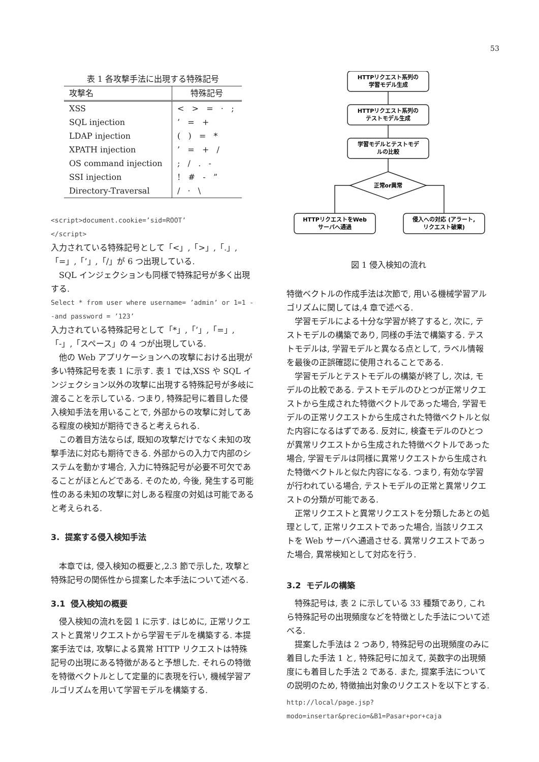53
表 1 各攻撃手法に出現する特殊記号
| 攻撃名 | 特殊記号 |
| --- | --- |
| XSS | < > = · ; |
| SQL injection | ’ = + |
| LDAP injection | ( ) = * |
| XPATH injection | ’ = + / |
| OS command injection | ; / . - |
| SSI injection | ! # - ” |
| Directory-Traversal | / · \ |
<script>document.cookie=’sid=ROOT’
</script>
入力されている特殊記号として「<」,「>」,「.」,「=」,「’」,「/」が 6 つ出現している.
SQL インジェクションも同様で特殊記号が多く出現する.
Select * from user where username= ’admin’ or 1=1 --and password = ’123’
入力されている特殊記号として「*」,「’」,「=」,「-」,「スペース」の 4 つが出現している.
他の Web アプリケーションへの攻撃における出現が多い特殊記号を表 1 に示す. 表 1 では,XSS や SQL インジェクション以外の攻撃に出現する特殊記号が多岐に渡ることを示している. つまり, 特殊記号に着目した侵入検知手法を用いることで, 外部からの攻撃に対してある程度の検知が期待できると考えられる.
この着目方法ならば, 既知の攻撃だけでなく未知の攻撃手法に対応も期待できる. 外部からの入力で内部のシステムを動かす場合, 入力に特殊記号が必要不可欠であることがほとんどである. そのため, 今後, 発生する可能性のある未知の攻撃に対しある程度の対処は可能であると考えられる.
3. 提案する侵入検知手法
本章では, 侵入検知の概要と,2.3 節で示した, 攻撃と特殊記号の関係性から提案した本手法について述べる.
3.1 侵入検知の概要
侵入検知の流れを図 1 に示す. はじめに, 正常リクエストと異常リクエストから学習モデルを構築する. 本提案手法では, 攻撃による異常 HTTP リクエストは特殊記号の出現にある特徴があると予想した. それらの特徴を特徴ベクトルとして定量的に表現を行い, 機械学習アルゴリズムを用いて学習モデルを構築する.
HTTPリクエスト系列の
学習モデル生成
HTTPリクエスト系列の
テストモデル生成
学習モデルとテストモデ
ルの比較
正常or異常
HTTPリクエストをWeb
サーバへ通過
侵入への対応 (アラート,
リクエスト破棄)
図 1 侵入検知の流れ
特徴ベクトルの作成手法は次節で, 用いる機械学習アルゴリズムに関しては,4 章で述べる.
学習モデルによる十分な学習が終了すると, 次に, テストモデルの構築であり, 同様の手法で構築する. テストモデルは, 学習モデルと異なる点として, ラベル情報を最後の正誤確認に使用されることである.
学習モデルとテストモデルの構築が終了し, 次は, モデルの比較である. テストモデルのひとつが正常リクエストから生成された特徴ベクトルであった場合, 学習モデルの正常リクエストから生成された特徴ベクトルと似た内容になるはずである. 反対に, 検査モデルのひとつが異常リクエストから生成された特徴ベクトルであった場合, 学習モデルは同様に異常リクエストから生成された特徴ベクトルと似た内容になる. つまり, 有効な学習が行われている場合, テストモデルの正常と異常リクエストの分類が可能である.
正常リクエストと異常リクエストを分類したあとの処理として, 正常リクエストであった場合, 当該リクエストを Web サーバへ通過させる. 異常リクエストであった場合, 異常検知として対応を行う.
3.2 モデルの構築
特殊記号は, 表 2 に示している 33 種類であり, これら特殊記号の出現頻度などを特徴とした手法について述べる.
提案した手法は 2 つあり, 特殊記号の出現頻度のみに着目した手法 1 と, 特殊記号に加えて, 英数字の出現頻度にも着目した手法 2 である. また, 提案手法についての説明のため, 特徴抽出対象のリクエストを以下とする.
http://local/page.jsp?modo=insertar&precio=&B1=Pasar+por+caja